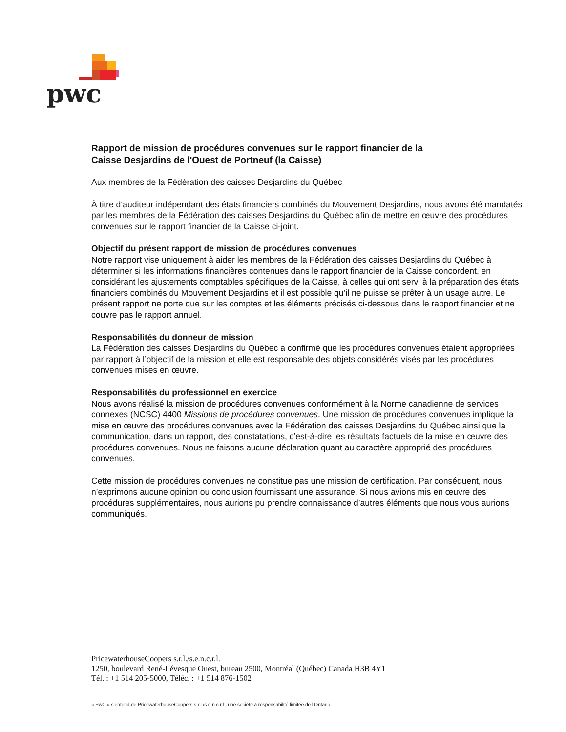pwc
Rapport de mission de procédures convenues sur le rapport financier de la
Caisse Desjardins de l'Ouest de Portneuf (la Caisse)
Aux membres de la Fédération des caisses Desjardins du Québec
À titre d’auditeur indépendant des états financiers combinés du Mouvement Desjardins, nous avons été mandatés par les membres de la Fédération des caisses Desjardins du Québec afin de mettre en œuvre des procédures convenues sur le rapport financier de la Caisse ci-joint.
Objectif du présent rapport de mission de procédures convenues
Notre rapport vise uniquement à aider les membres de la Fédération des caisses Desjardins du Québec à déterminer si les informations financières contenues dans le rapport financier de la Caisse concordent, en considérant les ajustements comptables spécifiques de la Caisse, à celles qui ont servi à la préparation des états financiers combinés du Mouvement Desjardins et il est possible qu’il ne puisse se prêter à un usage autre. Le présent rapport ne porte que sur les comptes et les éléments précisés ci-dessous dans le rapport financier et ne couvre pas le rapport annuel.
Responsabilités du donneur de mission
La Fédération des caisses Desjardins du Québec a confirmé que les procédures convenues étaient appropriées par rapport à l’objectif de la mission et elle est responsable des objets considérés visés par les procédures convenues mises en œuvre.
Responsabilités du professionnel en exercice
Nous avons réalisé la mission de procédures convenues conformément à la Norme canadienne de services connexes (NCSC) 4400 Missions de procédures convenues. Une mission de procédures convenues implique la mise en œuvre des procédures convenues avec la Fédération des caisses Desjardins du Québec ainsi que la communication, dans un rapport, des constatations, c’est-à-dire les résultats factuels de la mise en œuvre des procédures convenues. Nous ne faisons aucune déclaration quant au caractère approprié des procédures convenues.
Cette mission de procédures convenues ne constitue pas une mission de certification. Par conséquent, nous n’exprimons aucune opinion ou conclusion fournissant une assurance. Si nous avions mis en œuvre des procédures supplémentaires, nous aurions pu prendre connaissance d’autres éléments que nous vous aurions communiqués.
PricewaterhouseCoopers s.r.l./s.e.n.c.r.l.
1250, boulevard René-Lévesque Ouest, bureau 2500, Montréal (Québec) Canada H3B 4Y1
Tél. : +1 514 205-5000, Téléc. : +1 514 876-1502
« PwC » s’entend de PricewaterhouseCoopers s.r.l./s.e.n.c.r.l., une société à responsabilité limitée de l’Ontario.